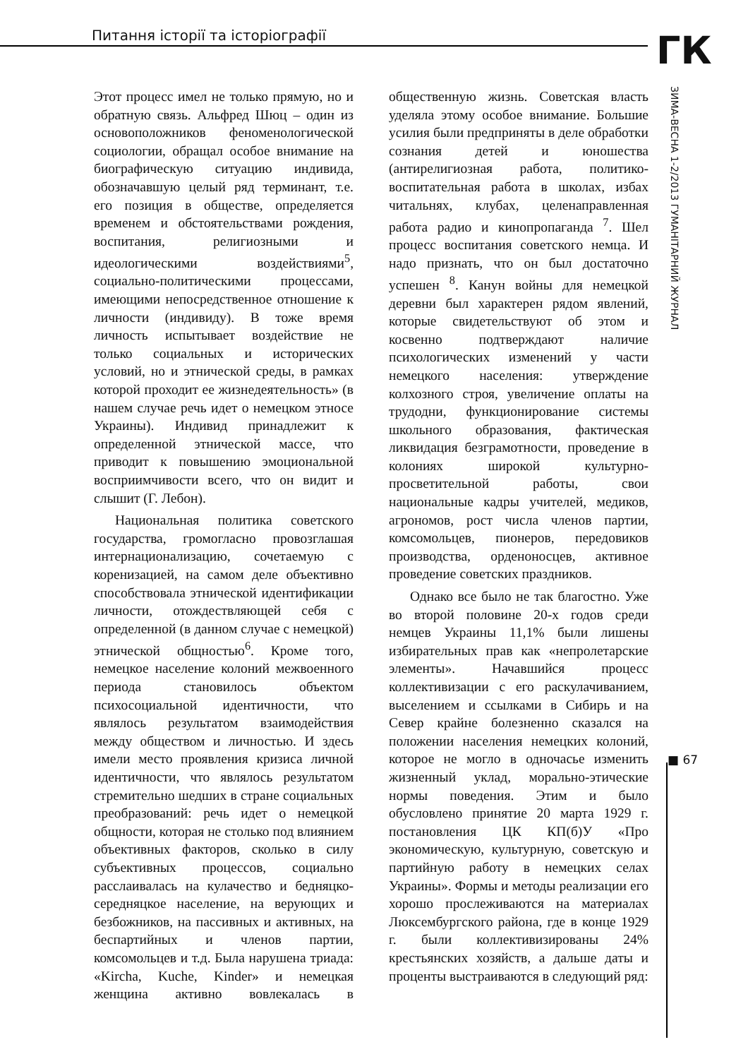Питання історії та історіографії
ГК
ЗИМА-ВЕСНА 1-2/2013 ГУМАНІТАРНИЙ ЖУРНАЛ
Этот процесс имел не только прямую, но и обратную связь. Альфред Шюц – один из основоположников феноменологической социологии, обращал особое внимание на биографическую ситуацию индивида, обозначавшую целый ряд терминант, т.е. его позиция в обществе, определяется временем и обстоятельствами рождения, воспитания, религиозными и идеологическими воздействиями<sup>5</sup>, социально-политическими процессами, имеющими непосредственное отношение к личности (индивиду). В тоже время личность испытывает воздействие не только социальных и исторических условий, но и этнической среды, в рамках которой проходит ее жизнедеятельность» (в нашем случае речь идет о немецком этносе Украины). Индивид принадлежит к определенной этнической массе, что приводит к повышению эмоциональной восприимчивости всего, что он видит и слышит (Г. Лебон).
Национальная политика советского государства, громогласно провозглашая интернационализацию, сочетаемую с коренизацией, на самом деле объективно способствовала этнической идентификации личности, отождествляющей себя с определенной (в данном случае с немецкой) этнической общностью<sup>6</sup>. Кроме того, немецкое население колоний межвоенного периода становилось объектом психосоциальной идентичности, что являлось результатом взаимодействия между обществом и личностью. И здесь имели место проявления кризиса личной идентичности, что являлось результатом стремительно шедших в стране социальных преобразований: речь идет о немецкой общности, которая не столько под влиянием объективных факторов, сколько в силу субъективных процессов, социально расслаивалась на кулачество и бедняцко-середняцкое население, на верующих и безбожников, на пассивных и активных, на беспартийных и членов партии, комсомольцев и т.д. Была нарушена триада: «Kircha, Kuche, Kinder» и немецкая женщина активно вовлекалась в общественную жизнь. Советская власть уделяла этому особое внимание. Большие усилия были предприняты в деле обработки сознания детей и юношества (антирелигиозная работа, политико-воспитательная работа в школах, избах читальнях, клубах, целенаправленная работа радио и кинопропаганда <sup>7</sup>. Шел процесс воспитания советского немца. И надо признать, что он был достаточно успешен <sup>8</sup>. Канун войны для немецкой деревни был характерен рядом явлений, которые свидетельствуют об этом и косвенно подтверждают наличие психологических изменений у части немецкого населения: утверждение колхозного строя, увеличение оплаты на трудодни, функционирование системы школьного образования, фактическая ликвидация безграмотности, проведение в колониях широкой культурно-просветительной работы, свои национальные кадры учителей, медиков, агрономов, рост числа членов партии, комсомольцев, пионеров, передовиков производства, орденоносцев, активное проведение советских праздников.
Однако все было не так благостно. Уже во второй половине 20-х годов среди немцев Украины 11,1% были лишены избирательных прав как «непролетарские элементы». Начавшийся процесс коллективизации с его раскулачиванием, выселением и ссылками в Сибирь и на Север крайне болезненно сказался на положении населения немецких колоний, которое не могло в одночасье изменить жизненный уклад, морально-этические нормы поведения. Этим и было обусловлено принятие 20 марта 1929 г. постановления ЦК КП(б)У «Про экономическую, культурную, советскую и партийную работу в немецких селах Украины». Формы и методы реализации его хорошо прослеживаются на материалах Люксембургского района, где в конце 1929 г. были коллективизированы 24% крестьянских хозяйств, а дальше даты и проценты выстраиваются в следующий ряд:
■ 67